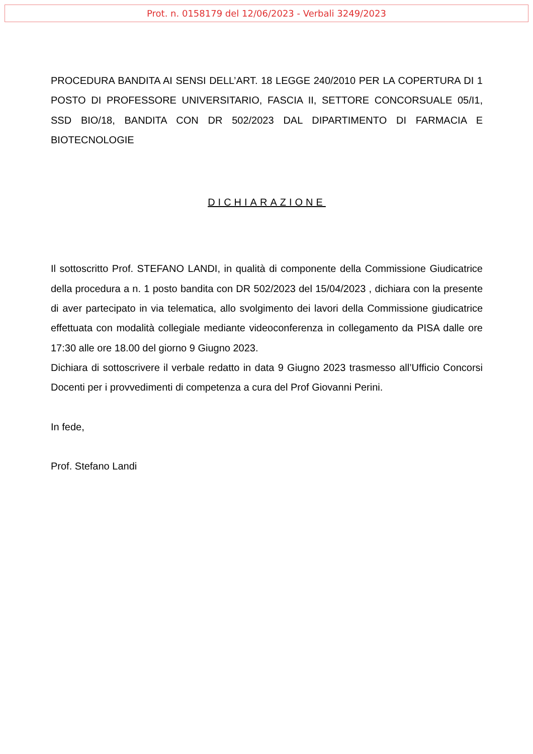Prot. n. 0158179 del 12/06/2023 - Verbali 3249/2023
PROCEDURA BANDITA AI SENSI DELL’ART. 18 LEGGE 240/2010 PER LA COPERTURA DI 1 POSTO DI PROFESSORE UNIVERSITARIO, FASCIA II, SETTORE CONCORSUALE 05/I1, SSD BIO/18, BANDITA CON DR 502/2023 DAL DIPARTIMENTO DI FARMACIA E BIOTECNOLOGIE
DICHIARAZIONE
Il sottoscritto Prof. STEFANO LANDI, in qualità di componente della Commissione Giudicatrice della procedura a n. 1 posto bandita con DR 502/2023 del 15/04/2023 , dichiara con la presente di aver partecipato in via telematica, allo svolgimento dei lavori della Commissione giudicatrice effettuata con modalità collegiale mediante videoconferenza in collegamento da PISA dalle ore 17:30 alle ore 18.00 del giorno 9 Giugno 2023.
Dichiara di sottoscrivere il verbale redatto in data 9 Giugno 2023 trasmesso all’Ufficio Concorsi Docenti per i provvedimenti di competenza a cura del Prof Giovanni Perini.
In fede,
Prof. Stefano Landi